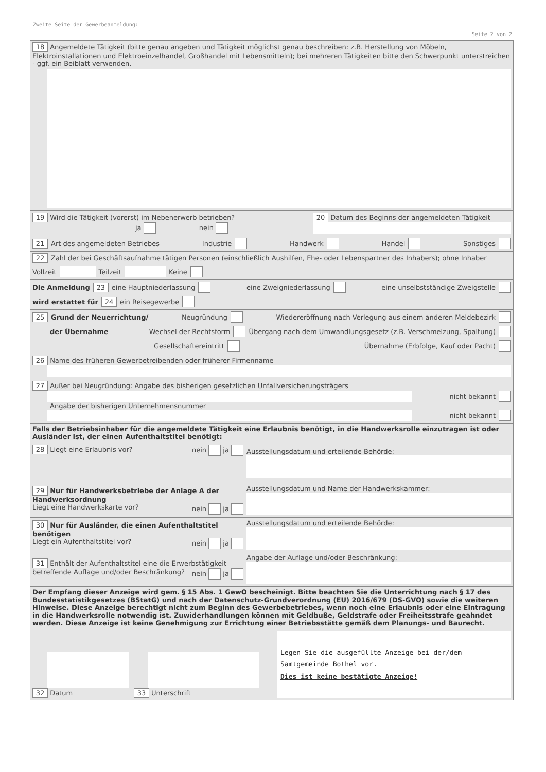Zweite Seite der Gewerbeanmeldung:
Seite 2 von 2
18 Angemeldete Tätigkeit (bitte genau angeben und Tätigkeit möglichst genau beschreiben: z.B. Herstellung von Möbeln, Elektroinstallationen und Elektroeinzelhandel, Großhandel mit Lebensmitteln); bei mehreren Tätigkeiten bitte den Schwerpunkt unterstreichen - ggf. ein Beiblatt verwenden.
19 Wird die Tätigkeit (vorerst) im Nebenerwerb betrieben?
ja nein
20 Datum des Beginns der angemeldeten Tätigkeit
21 Art des angemeldeten Betriebes Industrie Handwerk Handel Sonstiges
22 Zahl der bei Geschäftsaufnahme tätigen Personen (einschließlich Aushilfen, Ehe- oder Lebenspartner des Inhabers); ohne Inhaber Vollzeit Teilzeit Keine
Die Anmeldung 23 eine Hauptniederlassung eine Zweigniederlassung eine unselbstständige Zweigstelle
wird erstattet für 24 ein Reisegewerbe
25 Grund der Neuerrichtung/ Neugründung Wiedereröffnung nach Verlegung aus einem anderen Meldebezirk
der Übernahme Wechsel der Rechtsform Übergang nach dem Umwandlungsgesetz (z.B. Verschmelzung, Spaltung)
Gesellschaftereintritt Übernahme (Erbfolge, Kauf oder Pacht)
26 Name des früheren Gewerbetreibenden oder früherer Firmenname
27 Außer bei Neugründung: Angabe des bisherigen gesetzlichen Unfallversicherungsträgers
nicht bekannt
Angabe der bisherigen Unternehmensnummer
nicht bekannt
Falls der Betriebsinhaber für die angemeldete Tätigkeit eine Erlaubnis benötigt, in die Handwerksrolle einzutragen ist oder Ausländer ist, der einen Aufenthaltstitel benötigt:
28 Liegt eine Erlaubnis vor? nein ja
Ausstellungsdatum und erteilende Behörde:
29 Nur für Handwerksbetriebe der Anlage A der Handwerksordnung
Liegt eine Handwerkskarte vor? nein ja
Ausstellungsdatum und Name der Handwerkskammer:
30 Nur für Ausländer, die einen Aufenthaltstitel benötigen
Liegt ein Aufenthaltstitel vor? nein ja
Ausstellungsdatum und erteilende Behörde:
31 Enthält der Aufenthaltstitel eine die Erwerbstätigkeit betreffende Auflage und/oder Beschränkung? nein ja
Angabe der Auflage und/oder Beschränkung:
Der Empfang dieser Anzeige wird gem. § 15 Abs. 1 GewO bescheinigt. Bitte beachten Sie die Unterrichtung nach § 17 des Bundesstatistikgesetzes (BStatG) und nach der Datenschutz-Grundverordnung (EU) 2016/679 (DS-GVO) sowie die weiteren Hinweise. Diese Anzeige berechtigt nicht zum Beginn des Gewerbebetriebes, wenn noch eine Erlaubnis oder eine Eintragung in die Handwerksrolle notwendig ist. Zuwiderhandlungen können mit Geldbuße, Geldstrafe oder Freiheitsstrafe geahndet werden. Diese Anzeige ist keine Genehmigung zur Errichtung einer Betriebsstätte gemäß dem Planungs- und Baurecht.
32 Datum
33 Unterschrift
Legen Sie die ausgefüllte Anzeige bei der/dem Samtgemeinde Bothel vor.
Dies ist keine bestätigte Anzeige!